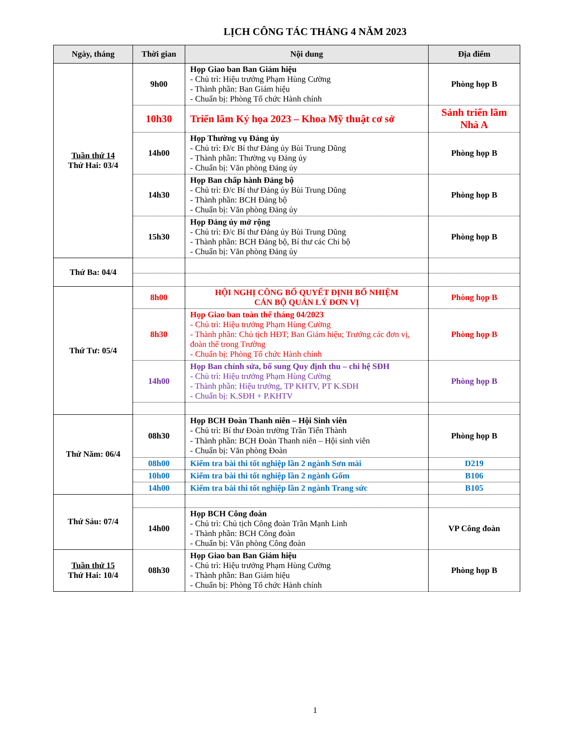LỊCH CÔNG TÁC THÁNG 4 NĂM 2023
| Ngày, tháng | Thời gian | Nội dung | Địa điểm |
| --- | --- | --- | --- |
| Tuần thứ 14 Thứ Hai: 03/4 | 9h00 | Họp Giao ban Ban Giám hiệu - Chủ trì: Hiệu trưởng Phạm Hùng Cường - Thành phần: Ban Giám hiệu - Chuẩn bị: Phòng Tổ chức Hành chính | Phòng họp B |
| | 10h30 | Triển lãm Ký họa 2023 – Khoa Mỹ thuật cơ sở | Sảnh triển lãm Nhà A |
| | 14h00 | Họp Thường vụ Đảng ủy - Chủ trì: Đ/c Bí thư Đảng ủy Bùi Trung Dũng - Thành phần: Thường vụ Đảng ủy - Chuẩn bị: Văn phòng Đảng ủy | Phòng họp B |
| | 14h30 | Họp Ban chấp hành Đảng bộ - Chủ trì: Đ/c Bí thư Đảng ủy Bùi Trung Dũng - Thành phần: BCH Đảng bộ - Chuẩn bị: Văn phòng Đảng ủy | Phòng họp B |
| | 15h30 | Họp Đảng ủy mở rộng - Chủ trì: Đ/c Bí thư Đảng ủy Bùi Trung Dũng - Thành phần: BCH Đảng bộ, Bí thư các Chi bộ - Chuẩn bị: Văn phòng Đảng ủy | Phòng họp B |
| Thứ Ba: 04/4 | | | |
| Thứ Tư: 05/4 | 8h00 | HỘI NGHỊ CÔNG BỐ QUYẾT ĐỊNH BỔ NHIỆM CÁN BỘ QUẢN LÝ ĐƠN VỊ | Phòng họp B |
| | 8h30 | Họp Giao ban toàn thể tháng 04/2023 - Chủ trì: Hiệu trưởng Phạm Hùng Cường - Thành phần: Chủ tịch HĐT; Ban Giám hiệu; Trưởng các đơn vị, đoàn thể trong Trường - Chuẩn bị: Phòng Tổ chức Hành chính | Phòng họp B |
| | 14h00 | Họp Ban chỉnh sửa, bổ sung Quy định thu – chi hệ SĐH - Chủ trì: Hiệu trưởng Phạm Hùng Cường - Thành phần: Hiệu trưởng, TP KHTV, PT K.SĐH - Chuẩn bị: K.SĐH + P.KHTV | Phòng họp B |
| Thứ Năm: 06/4 | 08h30 | Họp BCH Đoàn Thanh niên – Hội Sinh viên - Chủ trì: Bí thư Đoàn trường Trần Tiến Thành - Thành phần: BCH Đoàn Thanh niên – Hội sinh viên - Chuẩn bị: Văn phòng Đoàn | Phòng họp B |
| | 08h00 | Kiểm tra bài thi tốt nghiệp lần 2 ngành Sơn mài | D219 |
| | 10h00 | Kiểm tra bài thi tốt nghiệp lần 2 ngành Gốm | B106 |
| | 14h00 | Kiểm tra bài thi tốt nghiệp lần 2 ngành Trang sức | B105 |
| Thứ Sáu: 07/4 | | | |
| | 14h00 | Họp BCH Công đoàn - Chủ trì: Chủ tịch Công đoàn Trần Mạnh Linh - Thành phần: BCH Công đoàn - Chuẩn bị: Văn phòng Công đoàn | VP Công đoàn |
| Tuần thứ 15 Thứ Hai: 10/4 | 08h30 | Họp Giao ban Ban Giám hiệu - Chủ trì: Hiệu trưởng Phạm Hùng Cường - Thành phần: Ban Giám hiệu - Chuẩn bị: Phòng Tổ chức Hành chính | Phòng họp B |
1